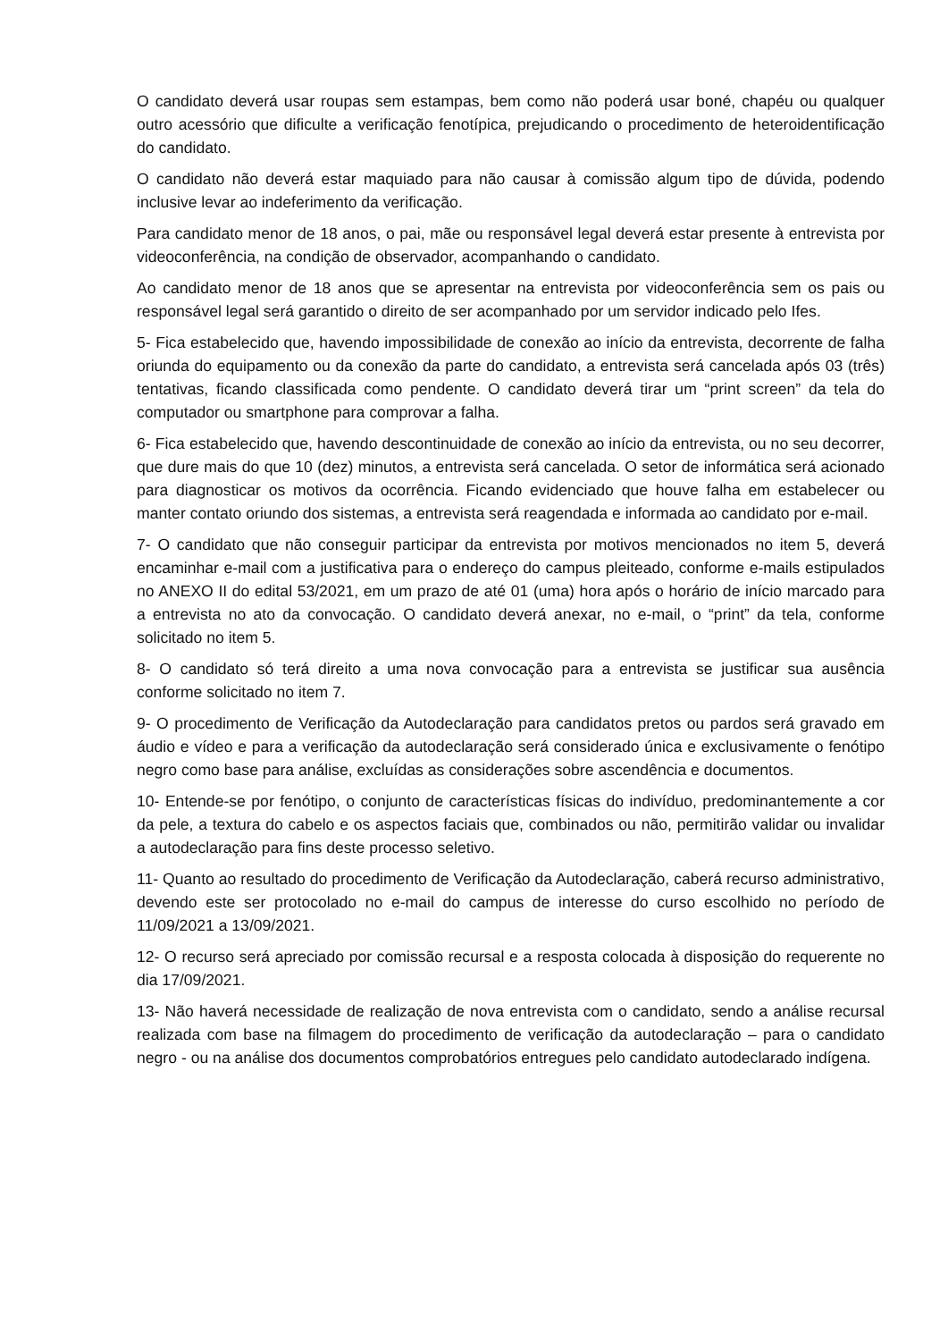O candidato deverá usar roupas sem estampas, bem como não poderá usar boné, chapéu ou qualquer outro acessório que dificulte a verificação fenotípica, prejudicando o procedimento de heteroidentificação do candidato.
O candidato não deverá estar maquiado para não causar à comissão algum tipo de dúvida, podendo inclusive levar ao indeferimento da verificação.
Para candidato menor de 18 anos, o pai, mãe ou responsável legal deverá estar presente à entrevista por videoconferência, na condição de observador, acompanhando o candidato.
Ao candidato menor de 18 anos que se apresentar na entrevista por videoconferência sem os pais ou responsável legal será garantido o direito de ser acompanhado por um servidor indicado pelo Ifes.
5- Fica estabelecido que, havendo impossibilidade de conexão ao início da entrevista, decorrente de falha oriunda do equipamento ou da conexão da parte do candidato, a entrevista será cancelada após 03 (três) tentativas, ficando classificada como pendente. O candidato deverá tirar um “print screen” da tela do computador ou smartphone para comprovar a falha.
6- Fica estabelecido que, havendo descontinuidade de conexão ao início da entrevista, ou no seu decorrer, que dure mais do que 10 (dez) minutos, a entrevista será cancelada. O setor de informática será acionado para diagnosticar os motivos da ocorrência. Ficando evidenciado que houve falha em estabelecer ou manter contato oriundo dos sistemas, a entrevista será reagendada e informada ao candidato por e-mail.
7- O candidato que não conseguir participar da entrevista por motivos mencionados no item 5, deverá encaminhar e-mail com a justificativa para o endereço do campus pleiteado, conforme e-mails estipulados no ANEXO II do edital 53/2021, em um prazo de até 01 (uma) hora após o horário de início marcado para a entrevista no ato da convocação. O candidato deverá anexar, no e-mail, o “print” da tela, conforme solicitado no item 5.
8- O candidato só terá direito a uma nova convocação para a entrevista se justificar sua ausência conforme solicitado no item 7.
9- O procedimento de Verificação da Autodeclaração para candidatos pretos ou pardos será gravado em áudio e vídeo e para a verificação da autodeclaração será considerado única e exclusivamente o fenótipo negro como base para análise, excluídas as considerações sobre ascendência e documentos.
10- Entende-se por fenótipo, o conjunto de características físicas do indivíduo, predominantemente a cor da pele, a textura do cabelo e os aspectos faciais que, combinados ou não, permitirão validar ou invalidar a autodeclaração para fins deste processo seletivo.
11- Quanto ao resultado do procedimento de Verificação da Autodeclaração, caberá recurso administrativo, devendo este ser protocolado no e-mail do campus de interesse do curso escolhido no período de 11/09/2021 a 13/09/2021.
12- O recurso será apreciado por comissão recursal e a resposta colocada à disposição do requerente no dia 17/09/2021.
13- Não haverá necessidade de realização de nova entrevista com o candidato, sendo a análise recursal realizada com base na filmagem do procedimento de verificação da autodeclaração – para o candidato negro - ou na análise dos documentos comprobatórios entregues pelo candidato autodeclarado indígena.